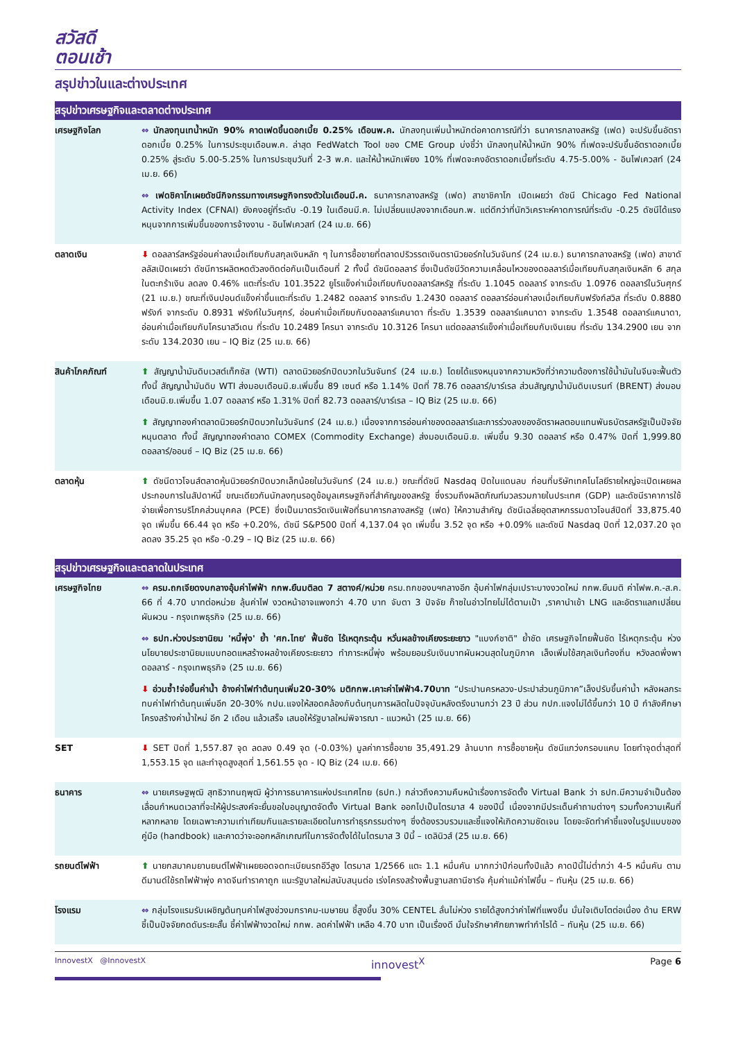สวัสดี
ตอนเช้า
สรุปข่าวในและต่างประเทศ
| สรุปข่าวเศรษฐกิจและตลาดต่างประเทศ | |
| --- | --- |
| เศรษฐกิจโลก | ⇔ นักลงทุนเทน้ำหนัก 90% คาดเฟดขึ้นดอกเบี้ย 0.25% เดือนพ.ค. นักลงทุนเพิ่มน้ำหนักต่อคาดการณ์ที่ว่า ธนาคารกลางสหรัฐ (เฟด) จะปรับขึ้นอัตราดอกเบี้ย 0.25% ในการประชุมเดือนพ.ค. ล่าสุด FedWatch Tool ของ CME Group บ่งชี้ว่า นักลงทุนให้น้ำหนัก 90% ที่เฟดจะปรับขึ้นอัตราดอกเบี้ย 0.25% สู่ระดับ 5.00-5.25% ในการประชุมวันที่ 2-3 พ.ค. และให้น้ำหนักเพียง 10% ที่เฟดจะคงอัตราดอกเบี้ยที่ระดับ 4.75-5.00% - อินโฟเควสท์ (24 เม.ย. 66) ⇔ เฟดชิคาโกเผยดัชนีกิจกรรมทางเศรษฐกิจทรงตัวในเดือนมี.ค. ธนาคารกลางสหรัฐ (เฟด) สาขาชิคาโก เปิดเผยว่า ดัชนี Chicago Fed National Activity Index (CFNAI) ยังคงอยู่ที่ระดับ -0.19 ในเดือนมี.ค. ไม่เปลี่ยนแปลงจากเดือนก.พ. แต่ดีกว่าที่นักวิเคราะห์คาดการณ์ที่ระดับ -0.25 ดัชนีได้แรงหนุนจากการเพิ่มขึ้นของการจ้างงาน - อินโฟเควสท์ (24 เม.ย. 66) |
| ตลาดเงิน | ⬇ ดอลลาร์สหรัฐอ่อนค่าลงเมื่อเทียบกับสกุลเงินหลัก ๆ ในการซื้อขายที่ตลาดปริวรรตเงินตรานิวยอร์กในวันจันทร์ (24 เม.ย.) ธนาคารกลางสหรัฐ (เฟด) สาขาดัลลัสเปิดเผยว่า ดัชนีการผลิตหดตัวลงติดต่อกันเป็นเดือนที่ 2 ทั้งนี้ ดัชนีดอลลาร์ ซึ่งเป็นดัชนีวัดความเคลื่อนไหวของดอลลาร์เมื่อเทียบกับสกุลเงินหลัก 6 สกุลในตะกร้าเงิน ลดลง 0.46% แตะที่ระดับ 101.3522 ยูโรแข็งค่าเมื่อเทียบกับดอลลาร์สหรัฐ ที่ระดับ 1.1045 ดอลลาร์ จากระดับ 1.0976 ดอลลาร์ในวันศุกร์ (21 เม.ย.) ขณะที่เงินปอนด์แข็งค่าขึ้นแตะที่ระดับ 1.2482 ดอลลาร์ จากระดับ 1.2430 ดอลลาร์ ดอลลาร์อ่อนค่าลงเมื่อเทียบกับฟรังก์สวิส ที่ระดับ 0.8880 ฟรังก์ จากระดับ 0.8931 ฟรังก์ในวันศุกร์, อ่อนค่าเมื่อเทียบกับดอลลาร์แคนาดา ที่ระดับ 1.3539 ดอลลาร์แคนาดา จากระดับ 1.3548 ดอลลาร์แคนาดา, อ่อนค่าเมื่อเทียบกับโครนาสวีเดน ที่ระดับ 10.2489 โครนา จากระดับ 10.3126 โครนา แต่ดอลลาร์แข็งค่าเมื่อเทียบกับเงินเยน ที่ระดับ 134.2900 เยน จากระดับ 134.2030 เยน – IQ Biz (25 เม.ย. 66) |
| สินค้าโภคภัณฑ์ | ⬆ สัญญาน้ำมันดิบเวสต์เท็กซัส (WTI) ตลาดนิวยอร์กปิดบวกในวันจันทร์ (24 เม.ย.) โดยได้แรงหนุนจากความหวังที่ว่าความต้องการใช้น้ำมันในจีนจะฟื้นตัว ทั้งนี้ สัญญาน้ำมันดิบ WTI ส่งมอบเดือนมิ.ย.เพิ่มขึ้น 89 เซนต์ หรือ 1.14% ปิดที่ 78.76 ดอลลาร์/บาร์เรล ส่วนสัญญาน้ำมันดิบเบรนท์ (BRENT) ส่งมอบเดือนมิ.ย.เพิ่มขึ้น 1.07 ดอลลาร์ หรือ 1.31% ปิดที่ 82.73 ดอลลาร์/บาร์เรล – IQ Biz (25 เม.ย. 66) ⬆ สัญญาทองคำตลาดนิวยอร์กปิดบวกในวันจันทร์ (24 เม.ย.) เนื่องจากการอ่อนค่าของดอลลาร์และการร่วงลงของอัตราผลตอบแทนพันธบัตรสหรัฐเป็นปัจจัยหนุนตลาด ทั้งนี้ สัญญาทองคำตลาด COMEX (Commodity Exchange) ส่งมอบเดือนมิ.ย. เพิ่มขึ้น 9.30 ดอลลาร์ หรือ 0.47% ปิดที่ 1,999.80 ดอลลาร์/ออนซ์ – IQ Biz (25 เม.ย. 66) |
| ตลาดหุ้น | ⬆ ดัชนีดาวโจนส์ตลาดหุ้นนิวยอร์กปิดบวกเล็กน้อยในวันจันทร์ (24 เม.ย.) ขณะที่ดัชนี Nasdaq ปิดในแดนลบ ก่อนที่บริษัทเทคโนโลยีรายใหญ่จะเปิดเผยผลประกอบการในสัปดาห์นี้ ขณะเดียวกันนักลงทุนรอดูข้อมูลเศรษฐกิจที่สำคัญของสหรัฐ ซึ่งรวมถึงผลิตภัณฑ์มวลรวมภายในประเทศ (GDP) และดัชนีราคาการใช้จ่ายเพื่อการบริโภคส่วนบุคคล (PCE) ซึ่งเป็นมาตรวัดเงินเฟ้อที่ธนาคารกลางสหรัฐ (เฟด) ให้ความสำคัญ ดัชนีเฉลี่ยอุตสาหกรรมดาวโจนส์ปิดที่ 33,875.40 จุด เพิ่มขึ้น 66.44 จุด หรือ +0.20%, ดัชนี S&P500 ปิดที่ 4,137.04 จุด เพิ่มขึ้น 3.52 จุด หรือ +0.09% และดัชนี Nasdaq ปิดที่ 12,037.20 จุด ลดลง 35.25 จุด หรือ -0.29 – IQ Biz (25 เม.ย. 66) |
| สรุปข่าวเศรษฐกิจและตลาดในประเทศ | |
| เศรษฐกิจไทย | ⇔ ครม.ถกเจียดงบกลางอุ้มค่าไฟฟ้า กกพ.ยืนมติลด 7 สตางค์/หน่วย ครม.ถกของบฯกลางอีก อุ้มค่าไฟกลุ่มเปราะบางงวดใหม่ กกพ.ยืนมติ ค่าไฟพ.ค.-ส.ค. 66 ที่ 4.70 บาทต่อหน่วย ลุ้นค่าไฟ งวดหน้าอาจแพงกว่า 4.70 บาท จับตา 3 ปัจจัย ก๊าซในอ่าวไทยไม่ได้ตามเป้า ,ราคานำเข้า LNG และอัตราแลกเปลี่ยนผันผวน - กรุงเทพธุรกิจ (25 เม.ย. 66) ⇔ ธปท.ห่วงประชานิยม 'หนี้พุ่ง' ย้ำ 'ศก.ไทย' ฟื้นชัด ไร้เหตุกระตุ้น หวั่นผลข้างเคียงระยะยาว "แบงก์ชาติ" ย้ำชัด เศรษฐกิจไทยฟื้นชัด ไร้เหตุกระตุ้น ห่วงนโยบายประชานิยมแบบทอดแหสร้างผลข้างเคียงระยะยาว ทำภาระหนี้พุ่ง พร้อมยอมรับเงินบาทผันผวนสุดในภูมิภาค เล็งเพิ่มใช้สกุลเงินท้องถิ่น หวังลดพึ่งพาดอลลาร์ - กรุงเทพธุรกิจ (25 เม.ย. 66) ⬇ อ่วมซ้ำ!จ่อขึ้นค่าน้ำ อ้างค่าไฟทำต้นทุนเพิ่ม20-30% มติกกพ.เคาะค่าไฟฟ้า4.70บาท “ประปานครหลวง-ประปาส่วนภูมิภาค”เล็งปรับขึ้นค่าน้ำ หลังผลกระทบค่าไฟทำต้นทุนเพิ่มอีก 20-30% กปน.แจงให้สอดคล้องกับต้นทุนการผลิตในปัจจุบันหลังตรึงนานกว่า 23 ปี ส่วน กปภ.แจงไม่ได้ขึ้นกว่า 10 ปี กำลังศึกษาโครงสร้างค่าน้ำใหม่ อีก 2 เดือน แล้วเสร็จ เสนอให้รัฐบาลใหม่พิจารณา - แนวหน้า (25 เม.ย. 66) |
| SET | ⬇ SET ปิดที่ 1,557.87 จุด ลดลง 0.49 จุด (-0.03%) มูลค่าการซื้อขาย 35,491.29 ล้านบาท การซื้อขายหุ้น ดัชนีแกว่งกรอบแคบ โดยทำจุดต่ำสุดที่ 1,553.15 จุด และทำจุดสูงสุดที่ 1,561.55 จุด - IQ Biz (24 เม.ย. 66) |
| ธนาคาร | ⇔ นายเศรษฐพุฒิ สุทธิวาทนฤพุฒิ ผู้ว่าการธนาคารแห่งประเทศไทย (ธปท.) กล่าวถึงความคืบหน้าเรื่องการจัดตั้ง Virtual Bank ว่า ธปท.มีความจำเป็นต้องเลื่อนกำหนดเวลาที่จะให้ผู้ประสงค์จะยื่นขอใบอนุญาตจัดตั้ง Virtual Bank ออกไปเป็นไตรมาส 4 ของปีนี้ เนื่องจากมีประเด็นคำถามต่างๆ รวมทั้งความเห็นที่หลากหลาย โดยเฉพาะความเท่าเทียมกันและรายละเอียดในการทำธุรกรรมต่างๆ ซึ่งต้องรวบรวมและชี้แจงให้เกิดความชัดเจน โดยจะจัดทำคำชี้แจงในรูปแบบของคู่มือ (handbook) และคาดว่าจะออกหลักเกณฑ์ในการจัดตั้งได้ในไตรมาส 3 ปีนี้ – เดลินิวส์ (25 เม.ย. 66) |
| รถยนต์ไฟฟ้า | ⬆ นายกสมาคมยานยนต์ไฟฟ้าเผยยอดจดทะเบียนรถอีวีสูง ไตรมาส 1/2566 แตะ 1.1 หมื่นคัน มากกว่าปีก่อนทั้งปีแล้ว คาดปีนี้ไม่ต่ำกว่า 4-5 หมื่นคัน ตามดีมานด์ใช้รถไฟฟ้าพุ่ง คาดจีนทำราคาถูก แนะรัฐบาลใหม่สนับสนุนต่อ เร่งโครงสร้างพื้นฐานสถานีชาร์จ คุ้มค่าแม้ค่าไฟขึ้น – ทันหุ้น (25 เม.ย. 66) |
| โรงแรม | ⇔ กลุ่มโรงแรมรับเผชิญต้นทุนค่าไฟสูงช่วงมกราคม-เมษายน ชี้สูงขึ้น 30% CENTEL ลั่นไม่ห่วง รายได้สูงกว่าค่าไฟที่แพงขึ้น มั่นใจเติบโตต่อเนื่อง ด้าน ERW ชี้เป็นปัจจัยกดดันระยะสั้น ชี้ค่าไฟฟ้างวดใหม่ กกพ. ลดค่าไฟฟ้า เหลือ 4.70 บาท เป็นเรื่องดี มั่นใจรักษาศักยภาพทำกำไรได้ – ทันหุ้น (25 เม.ย. 66) |
InnovestX @InnovestX innovest<sup>X</sup> Page 6